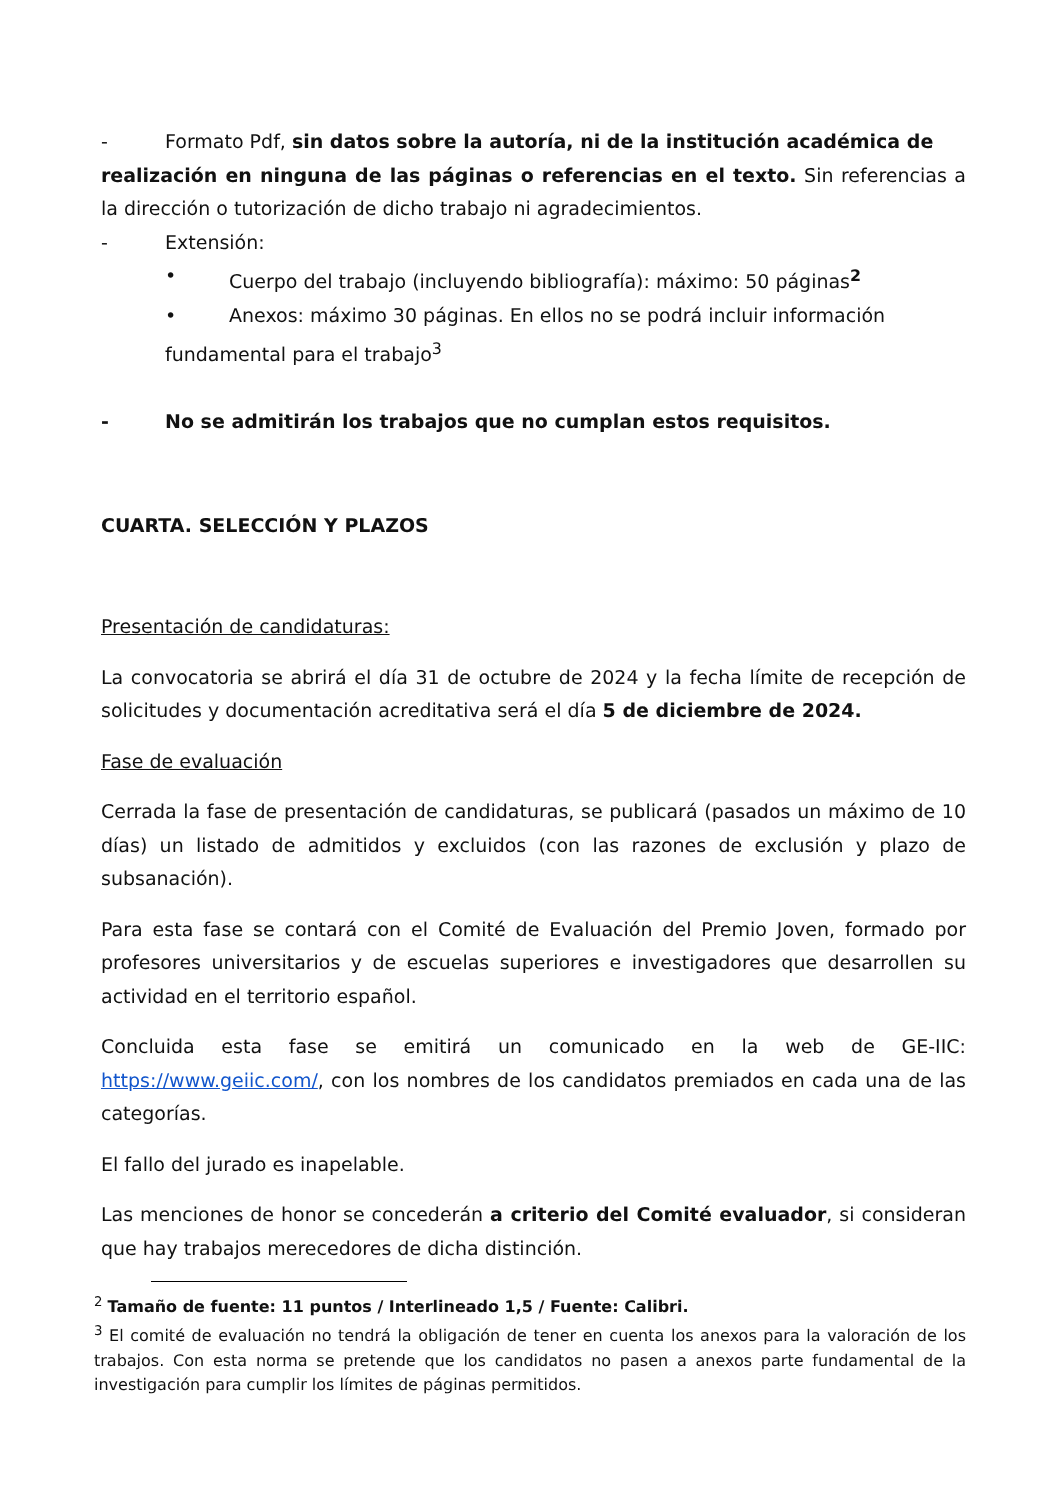- Formato Pdf, sin datos sobre la autoría, ni de la institución académica de
realización en ninguna de las páginas o referencias en el texto. Sin referencias a la dirección o tutorización de dicho trabajo ni agradecimientos.
- Extensión:
• Cuerpo del trabajo (incluyendo bibliografía): máximo: 50 páginas<sup>2</sup>
• Anexos: máximo 30 páginas. En ellos no se podrá incluir información
fundamental para el trabajo<sup>3</sup>
- No se admitirán los trabajos que no cumplan estos requisitos.
CUARTA. SELECCIÓN Y PLAZOS
Presentación de candidaturas:
La convocatoria se abrirá el día 31 de octubre de 2024 y la fecha límite de recepción de solicitudes y documentación acreditativa será el día 5 de diciembre de 2024.
Fase de evaluación
Cerrada la fase de presentación de candidaturas, se publicará (pasados un máximo de 10 días) un listado de admitidos y excluidos (con las razones de exclusión y plazo de subsanación).
Para esta fase se contará con el Comité de Evaluación del Premio Joven, formado por profesores universitarios y de escuelas superiores e investigadores que desarrollen su actividad en el territorio español.
Concluida esta fase se emitirá un comunicado en la web de GE-IIC: https://www.geiic.com/, con los nombres de los candidatos premiados en cada una de las categorías.
El fallo del jurado es inapelable.
Las menciones de honor se concederán a criterio del Comité evaluador, si consideran que hay trabajos merecedores de dicha distinción.
<sup>2</sup> Tamaño de fuente: 11 puntos / Interlineado 1,5 / Fuente: Calibri.
<sup>3</sup> El comité de evaluación no tendrá la obligación de tener en cuenta los anexos para la valoración de los trabajos. Con esta norma se pretende que los candidatos no pasen a anexos parte fundamental de la investigación para cumplir los límites de páginas permitidos.